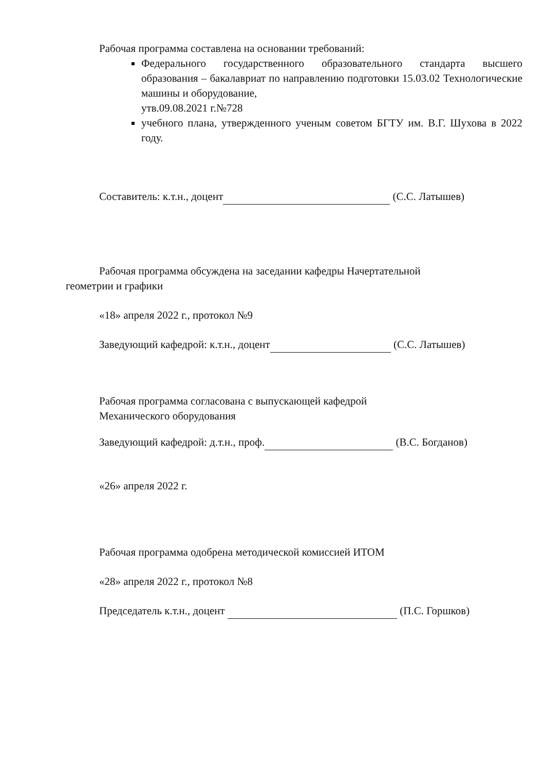Рабочая программа составлена на основании требований:
Федерального государственного образовательного стандарта высшего образования – бакалавриат по направлению подготовки 15.03.02 Технологические машины и оборудование,
утв.09.08.2021 г.№728
учебного плана, утвержденного ученым советом БГТУ им. В.Г. Шухова в 2022 году.
Составитель: к.т.н., доцент (С.С. Латышев)
Рабочая программа обсуждена на заседании кафедры Начертательной
геометрии и графики
«18» апреля 2022 г., протокол №9
Заведующий кафедрой: к.т.н., доцент (С.С. Латышев)
Рабочая программа согласована с выпускающей кафедрой
Механического оборудования
Заведующий кафедрой: д.т.н., проф. (В.С. Богданов)
«26» апреля 2022 г.
Рабочая программа одобрена методической комиссией ИТОМ
«28» апреля 2022 г., протокол №8
Председатель к.т.н., доцент (П.С. Горшков)